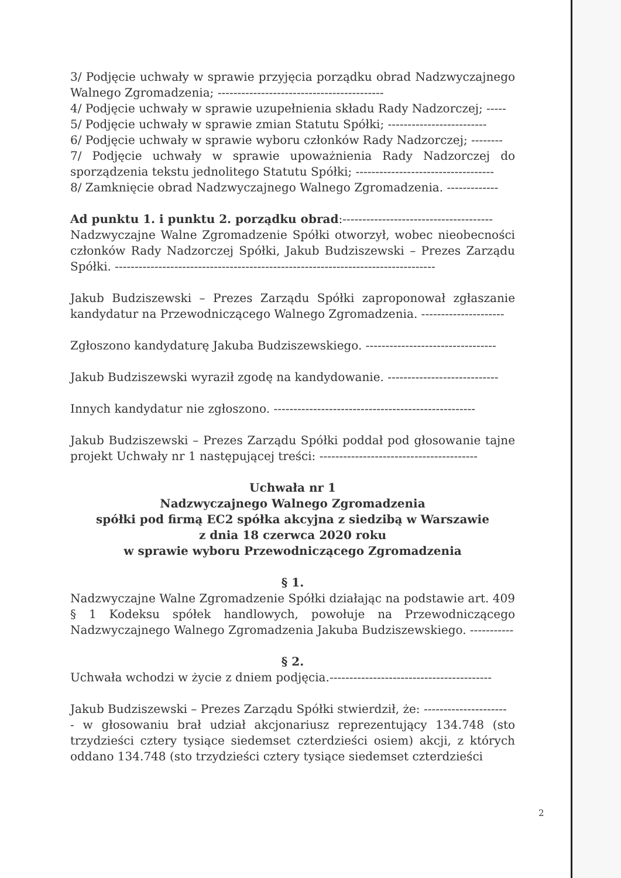3/ Podjęcie uchwały w sprawie przyjęcia porządku obrad Nadzwyczajnego Walnego Zgromadzenia; ------------------------------------------
4/ Podjęcie uchwały w sprawie uzupełnienia składu Rady Nadzorczej; -----
5/ Podjęcie uchwały w sprawie zmian Statutu Spółki; -------------------------
6/ Podjęcie uchwały w sprawie wyboru członków Rady Nadzorczej; --------
7/ Podjęcie uchwały w sprawie upoważnienia Rady Nadzorczej do sporządzenia tekstu jednolitego Statutu Spółki; -----------------------------------
8/ Zamknięcie obrad Nadzwyczajnego Walnego Zgromadzenia. -------------
Ad punktu 1. i punktu 2. porządku obrad:--------------------------------------
Nadzwyczajne Walne Zgromadzenie Spółki otworzył, wobec nieobecności członków Rady Nadzorczej Spółki, Jakub Budziszewski – Prezes Zarządu Spółki. ---------------------------------------------------------------------------------
Jakub Budziszewski – Prezes Zarządu Spółki zaproponował zgłaszanie kandydatur na Przewodniczącego Walnego Zgromadzenia. ---------------------
Zgłoszono kandydaturę Jakuba Budziszewskiego. ---------------------------------
Jakub Budziszewski wyraził zgodę na kandydowanie. ----------------------------
Innych kandydatur nie zgłoszono. ---------------------------------------------------
Jakub Budziszewski – Prezes Zarządu Spółki poddał pod głosowanie tajne projekt Uchwały nr 1 następującej treści: ----------------------------------------
Uchwała nr 1
Nadzwyczajnego Walnego Zgromadzenia
spółki pod firmą EC2 spółka akcyjna z siedzibą w Warszawie
z dnia 18 czerwca 2020 roku
w sprawie wyboru Przewodniczącego Zgromadzenia
§ 1.
Nadzwyczajne Walne Zgromadzenie Spółki działając na podstawie art. 409 § 1 Kodeksu spółek handlowych, powołuje na Przewodniczącego Nadzwyczajnego Walnego Zgromadzenia Jakuba Budziszewskiego. -----------
§ 2.
Uchwała wchodzi w życie z dniem podjęcia.-----------------------------------------
Jakub Budziszewski – Prezes Zarządu Spółki stwierdził, że: ---------------------
- w głosowaniu brał udział akcjonariusz reprezentujący 134.748 (sto trzydzieści cztery tysiące siedemset czterdzieści osiem) akcji, z których oddano 134.748 (sto trzydzieści cztery tysiące siedemset czterdzieści
2